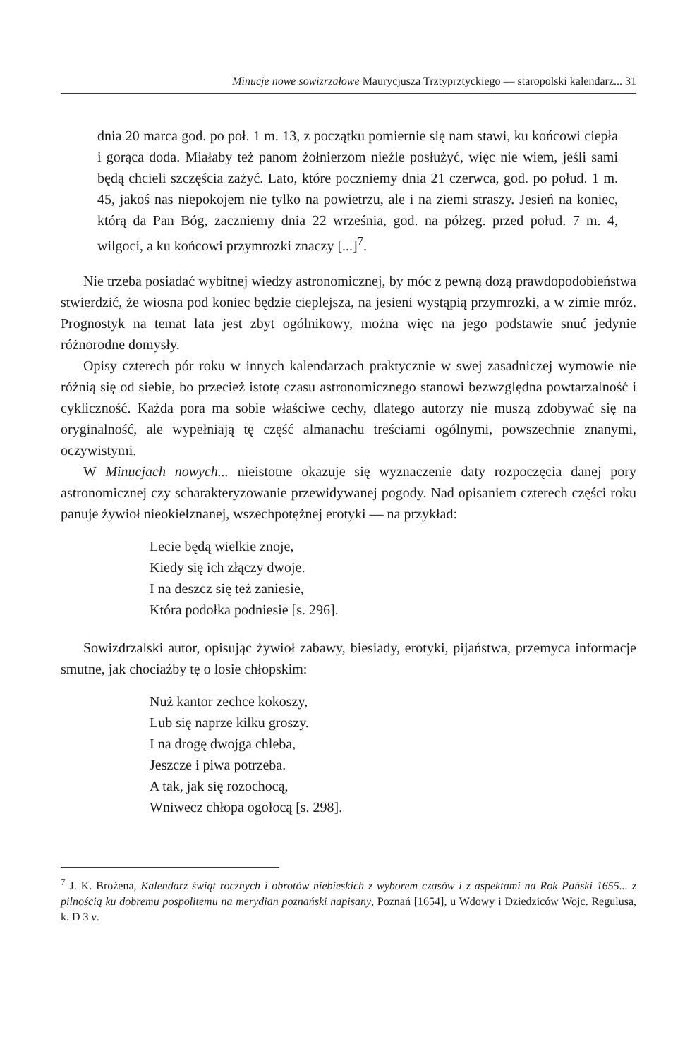Minucje nowe sowizrzałowe Maurycjusza Trztyprztyckiego — staropolski kalendarz... 31
dnia 20 marca god. po poł. 1 m. 13, z początku pomiernie się nam stawi, ku końcowi ciepła i gorąca doda. Miałaby też panom żołnierzom nieźle posłużyć, więc nie wiem, jeśli sami będą chcieli szczęścia zażyć. Lato, które poczniemy dnia 21 czerwca, god. po połud. 1 m. 45, jakoś nas niepokojem nie tylko na powietrzu, ale i na ziemi straszy. Jesień na koniec, którą da Pan Bóg, zaczniemy dnia 22 września, god. na półzeg. przed połud. 7 m. 4, wilgoci, a ku końcowi przymrozki znaczy [...]<sup>7</sup>.
Nie trzeba posiadać wybitnej wiedzy astronomicznej, by móc z pewną dozą prawdopodobieństwa stwierdzić, że wiosna pod koniec będzie cieplejsza, na jesieni wystąpią przymrozki, a w zimie mróz. Prognostyk na temat lata jest zbyt ogólnikowy, można więc na jego podstawie snuć jedynie różnorodne domysły.
Opisy czterech pór roku w innych kalendarzach praktycznie w swej zasadniczej wymowie nie różnią się od siebie, bo przecież istotę czasu astronomicznego stanowi bezwzględna powtarzalność i cykliczność. Każda pora ma sobie właściwe cechy, dlatego autorzy nie muszą zdobywać się na oryginalność, ale wypełniają tę część almanachu treściami ogólnymi, powszechnie znanymi, oczywistymi.
W Minucjach nowych... nieistotne okazuje się wyznaczenie daty rozpoczęcia danej pory astronomicznej czy scharakteryzowanie przewidywanej pogody. Nad opisaniem czterech części roku panuje żywioł nieokiełznanej, wszechpotężnej erotyki — na przykład:
Lecie będą wielkie znoje,
Kiedy się ich złączy dwoje.
I na deszcz się też zaniesie,
Która podołka podniesie [s. 296].
Sowizdrzalski autor, opisując żywioł zabawy, biesiady, erotyki, pijaństwa, przemyca informacje smutne, jak chociażby tę o losie chłopskim:
Nuż kantor zechce kokoszy,
Lub się naprze kilku groszy.
I na drogę dwojga chleba,
Jeszcze i piwa potrzeba.
A tak, jak się rozochocą,
Wniwecz chłopa ogołocą [s. 298].
<sup>7</sup> J. K. Brożena, Kalendarz świąt rocznych i obrotów niebieskich z wyborem czasów i z aspektami na Rok Pański 1655... z pilnością ku dobremu pospolitemu na merydian poznański napisany, Poznań [1654], u Wdowy i Dziedziców Wojc. Regulusa, k. D 3 v.